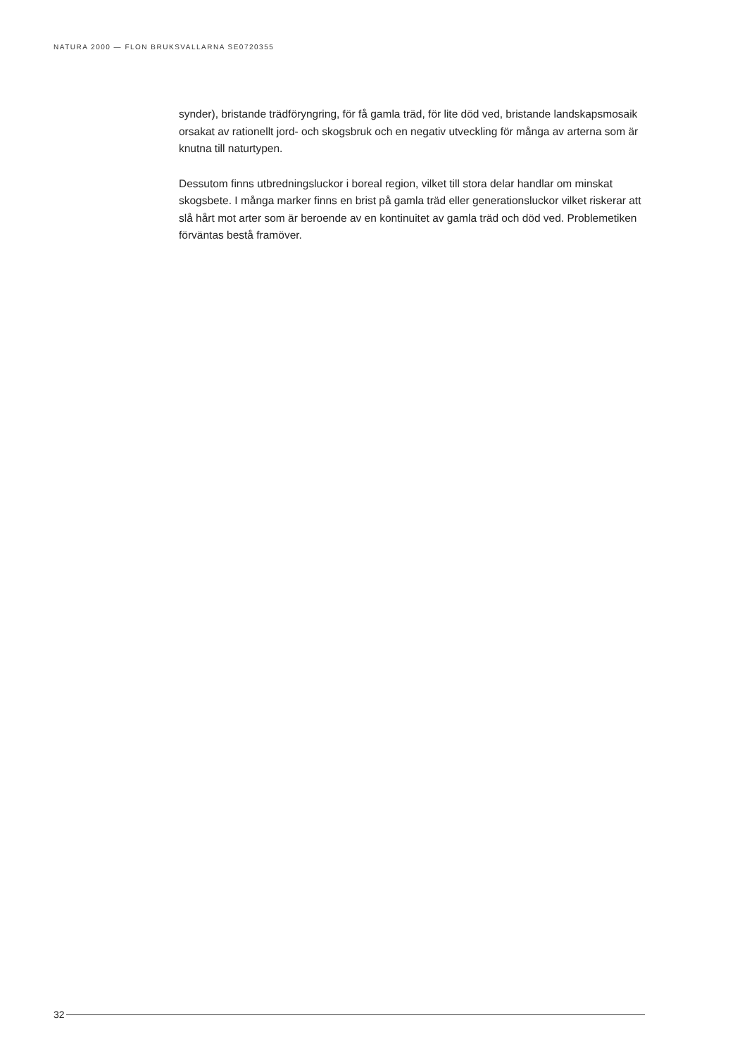NATURA 2000 — FLON BRUKSVALLARNA SE0720355
synder), bristande trädföryngring, för få gamla träd, för lite död ved, bristande landskapsmosaik orsakat av rationellt jord- och skogsbruk och en negativ utveckling för många av arterna som är knutna till naturtypen.
Dessutom finns utbredningsluckor i boreal region, vilket till stora delar handlar om minskat skogsbete. I många marker finns en brist på gamla träd eller generationsluckor vilket riskerar att slå hårt mot arter som är beroende av en kontinuitet av gamla träd och död ved. Problemetiken förväntas bestå framöver.
32